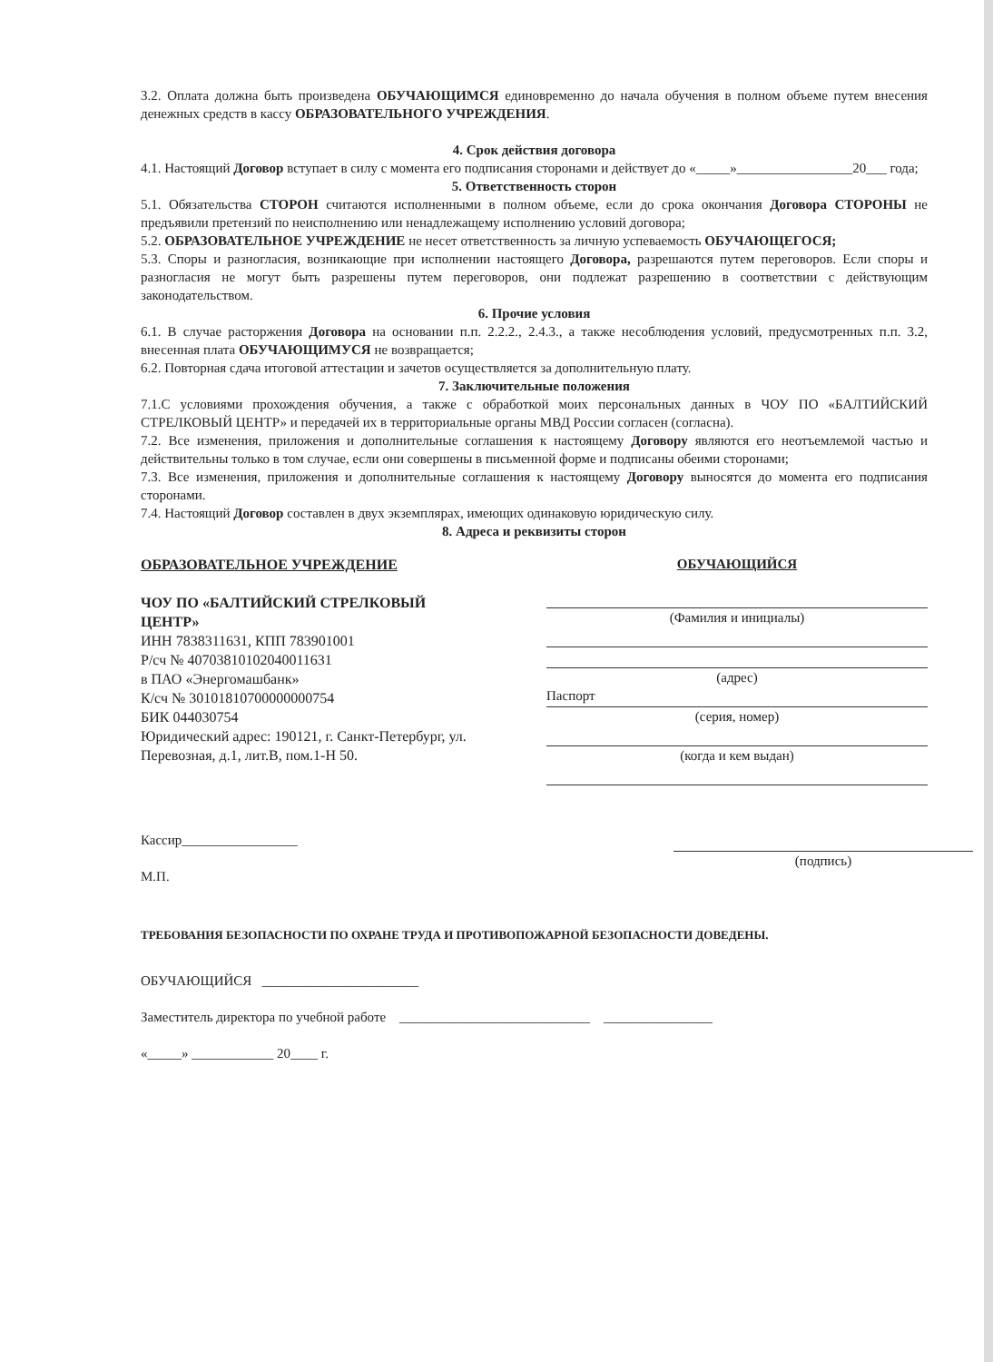3.2. Оплата должна быть произведена ОБУЧАЮЩИМСЯ единовременно до начала обучения в полном объеме путем внесения денежных средств в кассу ОБРАЗОВАТЕЛЬНОГО УЧРЕЖДЕНИЯ.
4. Срок действия договора
4.1. Настоящий Договор вступает в силу с момента его подписания сторонами и действует до «_____»_________________20___ года;
5. Ответственность сторон
5.1. Обязательства СТОРОН считаются исполненными в полном объеме, если до срока окончания Договора СТОРОНЫ не предъявили претензий по неисполнению или ненадлежащему исполнению условий договора;
5.2. ОБРАЗОВАТЕЛЬНОЕ УЧРЕЖДЕНИЕ не несет ответственность за личную успеваемость ОБУЧАЮЩЕГОСЯ;
5.3. Споры и разногласия, возникающие при исполнении настоящего Договора, разрешаются путем переговоров. Если споры и разногласия не могут быть разрешены путем переговоров, они подлежат разрешению в соответствии с действующим законодательством.
6. Прочие условия
6.1. В случае расторжения Договора на основании п.п. 2.2.2., 2.4.3., а также несоблюдения условий, предусмотренных п.п. 3.2, внесенная плата ОБУЧАЮЩИМУСЯ не возвращается;
6.2. Повторная сдача итоговой аттестации и зачетов осуществляется за дополнительную плату.
7. Заключительные положения
7.1.С условиями прохождения обучения, а также с обработкой моих персональных данных в ЧОУ ПО «БАЛТИЙСКИЙ СТРЕЛКОВЫЙ ЦЕНТР» и передачей их в территориальные органы МВД России согласен (согласна).
7.2. Все изменения, приложения и дополнительные соглашения к настоящему Договору являются его неотъемлемой частью и действительны только в том случае, если они совершены в письменной форме и подписаны обеими сторонами;
7.3. Все изменения, приложения и дополнительные соглашения к настоящему Договору выносятся до момента его подписания сторонами.
7.4. Настоящий Договор составлен в двух экземплярах, имеющих одинаковую юридическую силу.
8. Адреса и реквизиты сторон
ОБРАЗОВАТЕЛЬНОЕ УЧРЕЖДЕНИЕ
ЧОУ ПО «БАЛТИЙСКИЙ СТРЕЛКОВЫЙ ЦЕНТР»
ИНН 7838311631, КПП 783901001
Р/сч № 40703810102040011631
в ПАО «Энергомашбанк»
К/сч № 30101810700000000754
БИК 044030754
Юридический адрес: 190121, г. Санкт-Петербург, ул. Перевозная, д.1, лит.В, пом.1-Н 50.
ОБУЧАЮЩИЙСЯ
(Фамилия и инициалы)
(адрес)
Паспорт
(серия, номер)
(когда и кем выдан)
Кассир_________________
М.П.
(подпись)
ТРЕБОВАНИЯ БЕЗОПАСНОСТИ ПО ОХРАНЕ ТРУДА И ПРОТИВОПОЖАРНОЙ БЕЗОПАСНОСТИ ДОВЕДЕНЫ.
ОБУЧАЮЩИЙСЯ _______________________
Заместитель директора по учебной работе ____________________________ ________________
«_____» ____________ 20____ г.